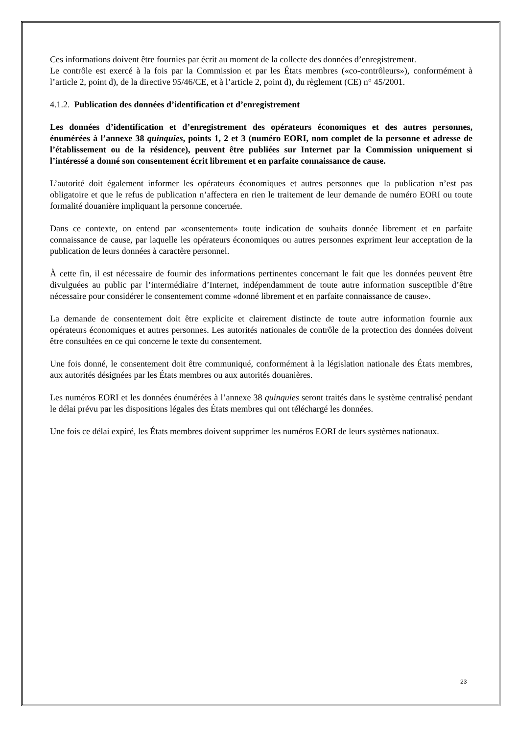Ces informations doivent être fournies par écrit au moment de la collecte des données d’enregistrement.
Le contrôle est exercé à la fois par la Commission et par les États membres («co-contrôleurs»), conformément à l’article 2, point d), de la directive 95/46/CE, et à l’article 2, point d), du règlement (CE) n° 45/2001.
4.1.2. Publication des données d’identification et d’enregistrement
Les données d’identification et d’enregistrement des opérateurs économiques et des autres personnes, énumérées à l’annexe 38 quinquies, points 1, 2 et 3 (numéro EORI, nom complet de la personne et adresse de l’établissement ou de la résidence), peuvent être publiées sur Internet par la Commission uniquement si l’intéressé a donné son consentement écrit librement et en parfaite connaissance de cause.
L’autorité doit également informer les opérateurs économiques et autres personnes que la publication n’est pas obligatoire et que le refus de publication n’affectera en rien le traitement de leur demande de numéro EORI ou toute formalité douanière impliquant la personne concernée.
Dans ce contexte, on entend par «consentement» toute indication de souhaits donnée librement et en parfaite connaissance de cause, par laquelle les opérateurs économiques ou autres personnes expriment leur acceptation de la publication de leurs données à caractère personnel.
À cette fin, il est nécessaire de fournir des informations pertinentes concernant le fait que les données peuvent être divulguées au public par l’intermédiaire d’Internet, indépendamment de toute autre information susceptible d’être nécessaire pour considérer le consentement comme «donné librement et en parfaite connaissance de cause».
La demande de consentement doit être explicite et clairement distincte de toute autre information fournie aux opérateurs économiques et autres personnes. Les autorités nationales de contrôle de la protection des données doivent être consultées en ce qui concerne le texte du consentement.
Une fois donné, le consentement doit être communiqué, conformément à la législation nationale des États membres, aux autorités désignées par les États membres ou aux autorités douanières.
Les numéros EORI et les données énumérées à l’annexe 38 quinquies seront traités dans le système centralisé pendant le délai prévu par les dispositions légales des États membres qui ont téléchargé les données.
Une fois ce délai expiré, les États membres doivent supprimer les numéros EORI de leurs systèmes nationaux.
23